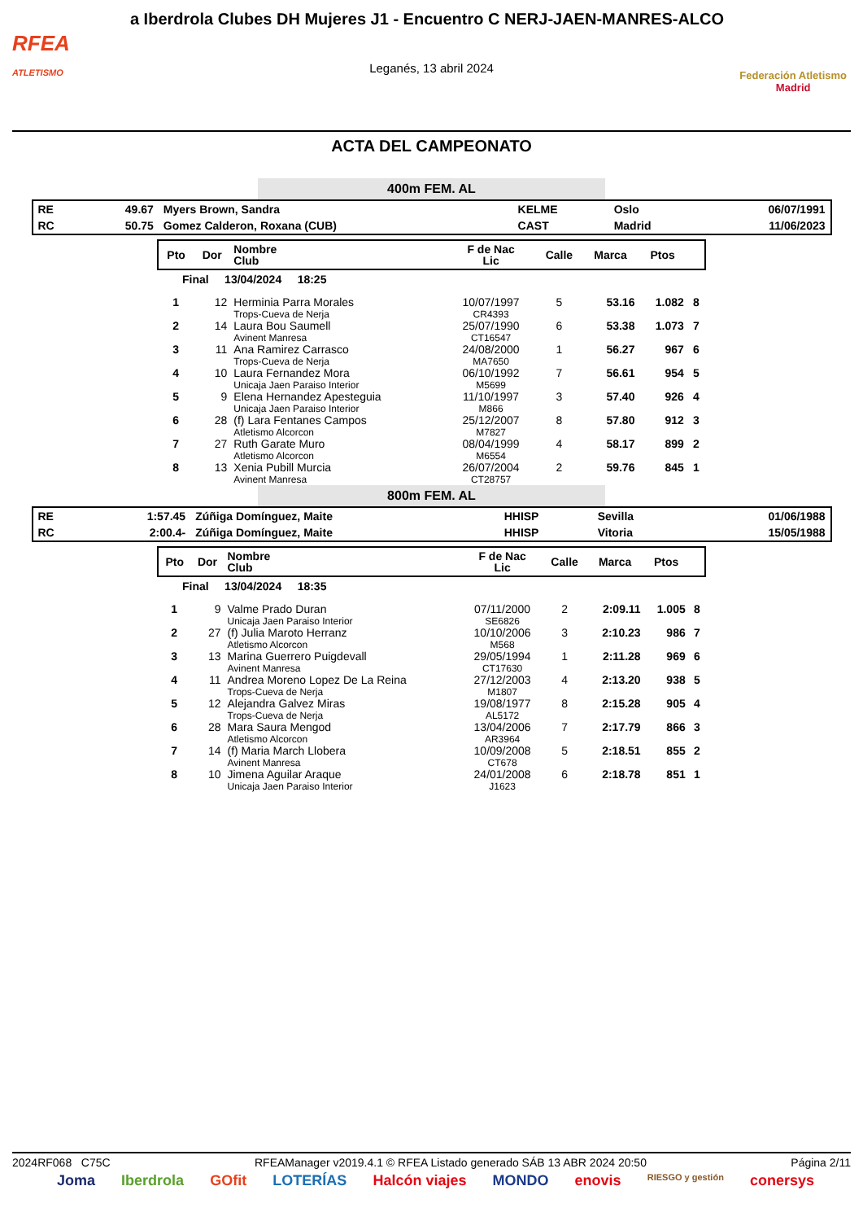RFEA
ATLETISMO
a Iberdrola Clubes DH Mujeres J1 - Encuentro C NERJ-JAEN-MANRES-ALCO
Leganés, 13 abril 2024
Federación Atletismo
Madrid
ACTA DEL CAMPEONATO
400m FEM. AL
| RE | 49.67 | Myers Brown, Sandra | KELME | Oslo | 06/07/1991 |
| RC | 50.75 | Gomez Calderon, Roxana (CUB) | CAST | Madrid | 11/06/2023 |
| Pto | Dor | Nombre Club | F de Nac Lic | Calle | Marca | Ptos | |
| --- | --- | --- | --- | --- | --- | --- | --- |
| Final 13/04/2024 18:25 | | | | | | | |
| 1 | 12 | Herminia Parra Morales Trops-Cueva de Nerja | 10/07/1997 CR4393 | 5 | 53.16 | 1.082 | 8 |
| 2 | 14 | Laura Bou Saumell Avinent Manresa | 25/07/1990 CT16547 | 6 | 53.38 | 1.073 | 7 |
| 3 | 11 | Ana Ramirez Carrasco Trops-Cueva de Nerja | 24/08/2000 MA7650 | 1 | 56.27 | 967 | 6 |
| 4 | 10 | Laura Fernandez Mora Unicaja Jaen Paraiso Interior | 06/10/1992 M5699 | 7 | 56.61 | 954 | 5 |
| 5 | 9 | Elena Hernandez Apesteguia Unicaja Jaen Paraiso Interior | 11/10/1997 M866 | 3 | 57.40 | 926 | 4 |
| 6 | 28 | (f) Lara Fentanes Campos Atletismo Alcorcon | 25/12/2007 M7827 | 8 | 57.80 | 912 | 3 |
| 7 | 27 | Ruth Garate Muro Atletismo Alcorcon | 08/04/1999 M6554 | 4 | 58.17 | 899 | 2 |
| 8 | 13 | Xenia Pubill Murcia Avinent Manresa | 26/07/2004 CT28757 | 2 | 59.76 | 845 | 1 |
800m FEM. AL
| RE | 1:57.45 | Zúñiga Domínguez, Maite | HHISP | Sevilla | 01/06/1988 |
| RC | 2:00.4- | Zúñiga Domínguez, Maite | HHISP | Vitoria | 15/05/1988 |
| Pto | Dor | Nombre Club | F de Nac Lic | Calle | Marca | Ptos | |
| --- | --- | --- | --- | --- | --- | --- | --- |
| Final 13/04/2024 18:35 | | | | | | | |
| 1 | 9 | Valme Prado Duran Unicaja Jaen Paraiso Interior | 07/11/2000 SE6826 | 2 | 2:09.11 | 1.005 | 8 |
| 2 | 27 | (f) Julia Maroto Herranz Atletismo Alcorcon | 10/10/2006 M568 | 3 | 2:10.23 | 986 | 7 |
| 3 | 13 | Marina Guerrero Puigdevall Avinent Manresa | 29/05/1994 CT17630 | 1 | 2:11.28 | 969 | 6 |
| 4 | 11 | Andrea Moreno Lopez De La Reina Trops-Cueva de Nerja | 27/12/2003 M1807 | 4 | 2:13.20 | 938 | 5 |
| 5 | 12 | Alejandra Galvez Miras Trops-Cueva de Nerja | 19/08/1977 AL5172 | 8 | 2:15.28 | 905 | 4 |
| 6 | 28 | Mara Saura Mengod Atletismo Alcorcon | 13/04/2006 AR3964 | 7 | 2:17.79 | 866 | 3 |
| 7 | 14 | (f) Maria March Llobera Avinent Manresa | 10/09/2008 CT678 | 5 | 2:18.51 | 855 | 2 |
| 8 | 10 | Jimena Aguilar Araque Unicaja Jaen Paraiso Interior | 24/01/2008 J1623 | 6 | 2:18.78 | 851 | 1 |
2024RF068 C75C RFEAManager v2019.4.1 © RFEA Listado generado SÁB 13 ABR 2024 20:50 Página 2/11
Joma Iberdrola GOfit LOTERÍAS Halcón viajes MONDO enovis RIESGO y gestión conersys